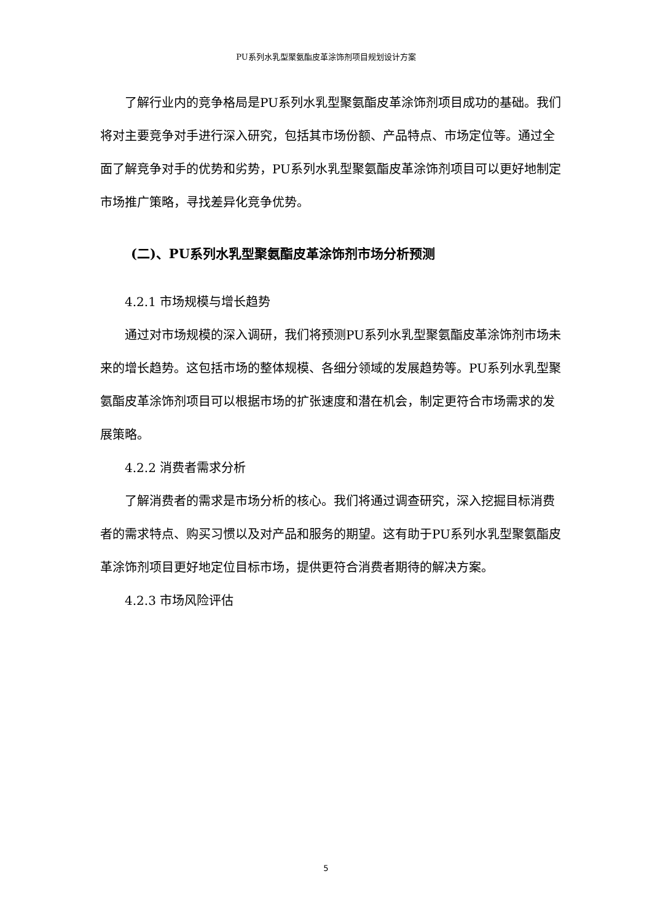PU系列水乳型聚氨酯皮革涂饰剂项目规划设计方案
了解行业内的竞争格局是PU系列水乳型聚氨酯皮革涂饰剂项目成功的基础。我们将对主要竞争对手进行深入研究，包括其市场份额、产品特点、市场定位等。通过全面了解竞争对手的优势和劣势，PU系列水乳型聚氨酯皮革涂饰剂项目可以更好地制定市场推广策略，寻找差异化竞争优势。
(二)、PU系列水乳型聚氨酯皮革涂饰剂市场分析预测
4.2.1 市场规模与增长趋势
通过对市场规模的深入调研，我们将预测PU系列水乳型聚氨酯皮革涂饰剂市场未来的增长趋势。这包括市场的整体规模、各细分领域的发展趋势等。PU系列水乳型聚氨酯皮革涂饰剂项目可以根据市场的扩张速度和潜在机会，制定更符合市场需求的发展策略。
4.2.2 消费者需求分析
了解消费者的需求是市场分析的核心。我们将通过调查研究，深入挖掘目标消费者的需求特点、购买习惯以及对产品和服务的期望。这有助于PU系列水乳型聚氨酯皮革涂饰剂项目更好地定位目标市场，提供更符合消费者期待的解决方案。
4.2.3 市场风险评估
5